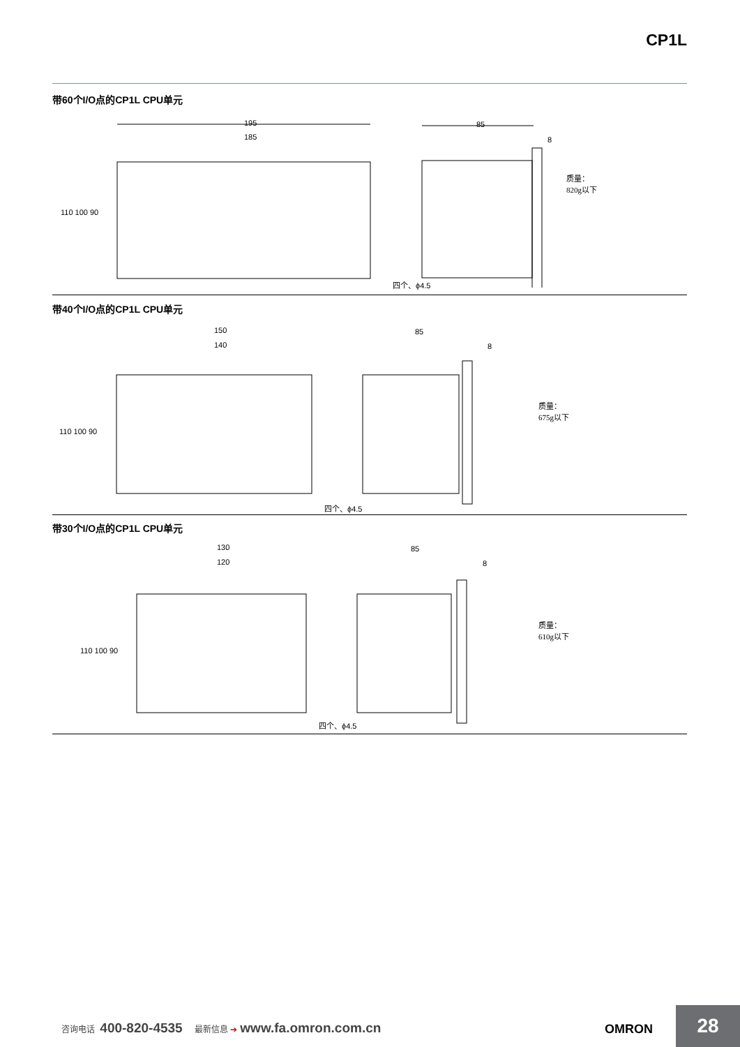CP1L
带60个I/O点的CP1L CPU单元
195
185
110 100 90
85
8
四个、ϕ4.5
质量：
820g以下
带40个I/O点的CP1L CPU单元
150
140
110 100 90
85
8
四个、ϕ4.5
质量：
675g以下
带30个I/O点的CP1L CPU单元
130
120
110 100 90
85
8
四个、ϕ4.5
质量：
610g以下
咨询电话 400-820-4535 最新信息 ➔ www.fa.omron.com.cn OMRON
28